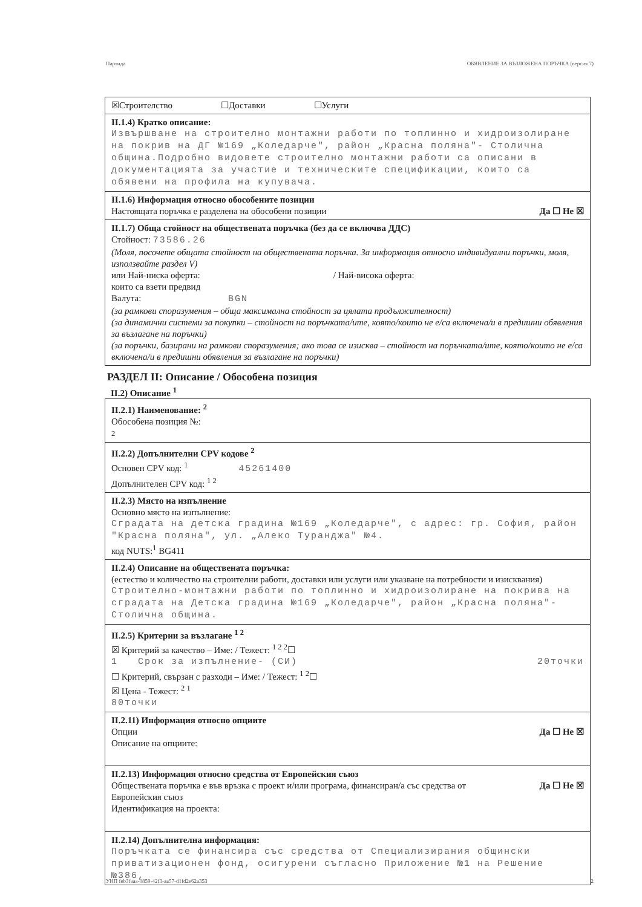Партида ОБЯВЛЕНИЕ ЗА ВЪЗЛОЖЕНА ПОРЪЧКА (версия 7)
☒Строителство ☐Доставки ☐Услуги
II.1.4) Кратко описание:
Извършване на строително монтажни работи по топлинно и хидроизолиране на покрив на ДГ №169 „Коледарче", район „Красна поляна"- Столична община.Подробно видовете строително монтажни работи са описани в документацията за участие и техническите спецификации, които са обявени на профила на купувача.
II.1.6) Информация относно обособените позиции
Настоящата поръчка е разделена на обособени позиции Да ☐ Не ☒
II.1.7) Обща стойност на обществената поръчка (без да се включва ДДС)
Стойност: 73586.26
(Моля, посочете общата стойност на обществената поръчка. За информация относно индивидуални поръчки, моля, използвайте раздел V)
или Най-ниска оферта: / Най-висока оферта:
които са взети предвид
Валута: BGN
(за рамкови споразумения – обща максимална стойност за цялата продължителност)
(за динамични системи за покупки – стойност на поръчката/ите, която/които не е/са включена/и в предишни обявления за възлагане на поръчки)
(за поръчки, базирани на рамкови споразумения; ако това се изисква – стойност на поръчката/ите, която/които не е/са включена/и в предишни обявления за възлагане на поръчки)
РАЗДЕЛ II: Описание / Обособена позиция
II.2) Описание <sup>1</sup>
II.2.1) Наименование: <sup>2</sup>
Обособена позиция №:
2
II.2.2) Допълнителни CPV кодове <sup>2</sup>
Основен CPV код: <sup>1</sup> 45261400
Допълнителен CPV код: <sup>1 2</sup>
II.2.3) Място на изпълнение
Основно място на изпълнение:
Сградата на детска градина №169 „Коледарче", с адрес: гр. София, район "Красна поляна", ул. „Алеко Туранджа" №4.
код NUTS:<sup>1</sup> BG411
II.2.4) Описание на обществената поръчка:
(естество и количество на строителни работи, доставки или услуги или указване на потребности и изисквания)
Строително-монтажни работи по топлинно и хидроизолиране на покрива на сградата на Детска градина №169 „Коледарче", район „Красна поляна"-Столична община.
II.2.5) Критерии за възлагане <sup>1 2</sup>
☒ Критерий за качество – Име: / Тежест: <sup>1 2 2</sup>☐
1 Срок за изпълнение- (СИ) 20точки
☐ Критерий, свързан с разходи – Име: / Тежест: <sup>1 2</sup>☐
☒ Цена - Тежест: <sup>2 1</sup>
80точки
II.2.11) Информация относно опциите
Опции Да ☐ Не ☒
Описание на опциите:
II.2.13) Информация относно средства от Европейския съюз
Обществената поръчка е във връзка с проект и/или програма, финансиран/а със средства от Европейския съюз Да ☐ Не ☒
Идентификация на проекта:
II.2.14) Допълнителна информация:
Поръчката се финансира със средства от Специализирания общински приватизационен фонд, осигурени съгласно Приложение №1 на Решение №386,
УНП feb3faaa-0859-42f3-aa57-d1fd2e62a353 2